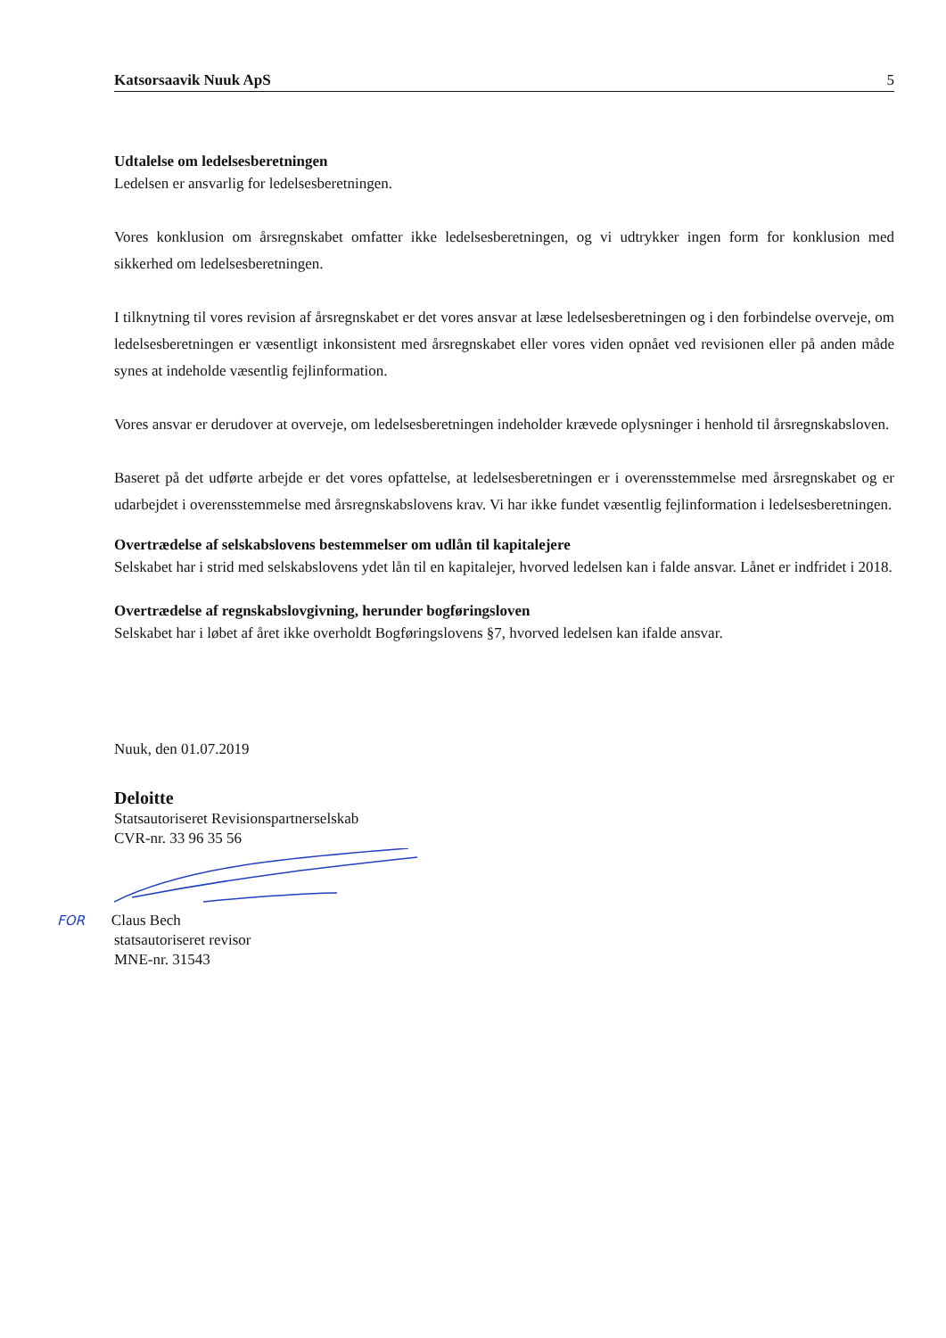Katsorsaavik Nuuk ApS 5
Udtalelse om ledelsesberetningen
Ledelsen er ansvarlig for ledelsesberetningen.
Vores konklusion om årsregnskabet omfatter ikke ledelsesberetningen, og vi udtrykker ingen form for konklusion med sikkerhed om ledelsesberetningen.
I tilknytning til vores revision af årsregnskabet er det vores ansvar at læse ledelsesberetningen og i den forbindelse overveje, om ledelsesberetningen er væsentligt inkonsistent med årsregnskabet eller vores viden opnået ved revisionen eller på anden måde synes at indeholde væsentlig fejlinformation.
Vores ansvar er derudover at overveje, om ledelsesberetningen indeholder krævede oplysninger i henhold til årsregnskabsloven.
Baseret på det udførte arbejde er det vores opfattelse, at ledelsesberetningen er i overensstemmelse med årsregnskabet og er udarbejdet i overensstemmelse med årsregnskabslovens krav. Vi har ikke fundet væsentlig fejlinformation i ledelsesberetningen.
Overtrædelse af selskabslovens bestemmelser om udlån til kapitalejere
Selskabet har i strid med selskabslovens ydet lån til en kapitalejer, hvorved ledelsen kan i falde ansvar. Lånet er indfridet i 2018.
Overtrædelse af regnskabslovgivning, herunder bogføringsloven
Selskabet har i løbet af året ikke overholdt Bogføringslovens §7, hvorved ledelsen kan ifalde ansvar.
Nuuk, den 01.07.2019
Deloitte
Statsautoriseret Revisionspartnerselskab
CVR-nr. 33 96 35 56
FOR Claus Bech
statsautoriseret revisor
MNE-nr. 31543